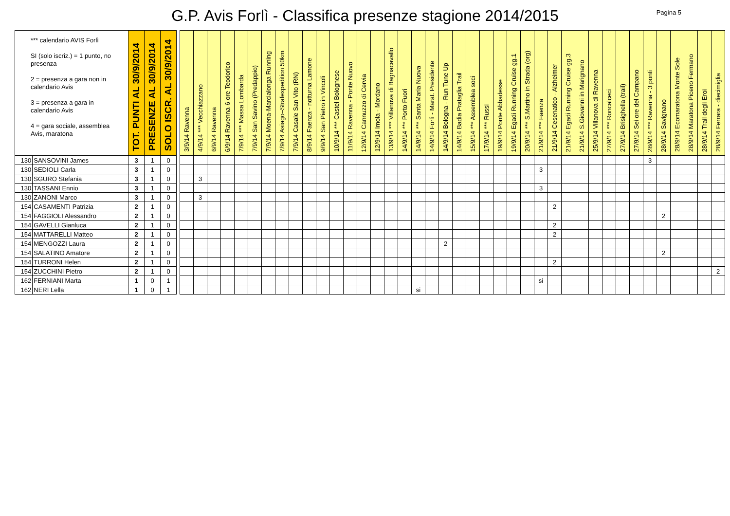G.P. Avis Forlì - Classifica presenze stagione 2014/2015
Pagina 5
| *** calendario AVIS Forlì SI (solo iscriz.) = 1 punto, no presenza 2 = presenza a gara non in calendario Avis 3 = presenza a gara in calendario Avis 4 = gara sociale, assemblea Avis, maratona | | TOT. PUNTI AL 30/9/2014 | PRESENZE AL 30/9/2014 | SOLO ISCR. AL 30/9/2014 | | 3/9/14 Ravenna | 4/9/14 *** Vecchiazzano | 6/9/14 Ravenna | 6/9/14 Ravenna-6 ore Teodorico | 7/9/14 *** Massa Lombarda | 7/9/14 San Savino (Predappio) | 7/9/14 Moena-Marcialonga Running | 7/9/14 Asiago–Strafexpedition 50km | 7/9/14 Casale San Vito (RN) | 8/9/14 Faenza - notturna Lamone | 9/9/14 San Pietro in Vincoli | 10/9/14 *** Castel Bolognese | 11/9/14 Ravenna - Ponte Nuovo | 12/9/14 Cannuzzo di Cervia | 12/9/14 Imola - Mordano | 13/9/14 *** Villanova di Bagnacavallo | 14/9/14 *** Porto Fuori | 14/9/14 *** Santa Maria Nuova | 14/9/14 Forlì - Marat. Presidente | 14/9/14 Bologna - Run Tune Up | 14/9/14 Badia Prataglia Trail | 15/9/14 *** Assemblea soci | 17/9/14 *** Russi | 19/9/14 Ponte Abbadesse | 19/9/14 Egadi Running Cruise gg.1 | 20/9/14 *** S.Martino in Strada (org) | 21/9/14 *** Faenza | 21/9/14 Cesenatico - Alzheimer | 21/9/14 Egadi Running Cruise gg.3 | 21/9/14 S.Giovanni in Marignano | 25/9/14 Villanova di Ravenna | 27/9/14 *** Roncalceci | 27/9/14 Brisighella (trail) | 27/9/14 Sei ore del Campano | 28/9/14 *** Ravenna - 3 ponti | 28/9/14 Savignano | 28/9/14 Ecomaratona Monte Sole | 28/9/14 Maratona Piceno Fermano | 28/9/14 Trail degli Eroi | 28/9/14 Ferrara - diecimiglia |
| --- | --- | --- | --- | --- | --- | --- | --- | --- | --- | --- | --- | --- | --- | --- | --- | --- | --- | --- | --- | --- | --- | --- | --- | --- | --- | --- | --- | --- | --- | --- | --- | --- | --- | --- | --- | --- | --- | --- | --- | --- | --- | --- | --- | --- | --- |
| 130 | SANSOVINI James | 3 | 1 | 0 | | | | | | | | | | | | | | | | | | | | | | | | | | | | | | | | | | | | 3 | | | | | |
| 130 | SEDIOLI Carla | 3 | 1 | 0 | | | | | | | | | | | | | | | | | | | | | | | | | | | | 3 | | | | | | | | | | | | | |
| 130 | SGURO Stefania | 3 | 1 | 0 | | | 3 | | | | | | | | | | | | | | | | | | | | | | | | | | | | | | | | | | | | | | |
| 130 | TASSANI Ennio | 3 | 1 | 0 | | | | | | | | | | | | | | | | | | | | | | | | | | | | 3 | | | | | | | | | | | | | |
| 130 | ZANONI Marco | 3 | 1 | 0 | | | 3 | | | | | | | | | | | | | | | | | | | | | | | | | | | | | | | | | | | | | | |
| 154 | CASAMENTI Patrizia | 2 | 1 | 0 | | | | | | | | | | | | | | | | | | | | | | | | | | | | | 2 | | | | | | | | | | | | |
| 154 | FAGGIOLI Alessandro | 2 | 1 | 0 | | | | | | | | | | | | | | | | | | | | | | | | | | | | | | | | | | | | | 2 | | | | |
| 154 | GAVELLI Gianluca | 2 | 1 | 0 | | | | | | | | | | | | | | | | | | | | | | | | | | | | | 2 | | | | | | | | | | | | |
| 154 | MATTARELLI Matteo | 2 | 1 | 0 | | | | | | | | | | | | | | | | | | | | | | | | | | | | | 2 | | | | | | | | | | | | |
| 154 | MENGOZZI Laura | 2 | 1 | 0 | | | | | | | | | | | | | | | | | | | | | 2 | | | | | | | | | | | | | | | | | | | | |
| 154 | SALATINO Amatore | 2 | 1 | 0 | | | | | | | | | | | | | | | | | | | | | | | | | | | | | | | | | | | | | 2 | | | | |
| 154 | TURRONI Helen | 2 | 1 | 0 | | | | | | | | | | | | | | | | | | | | | | | | | | | | | 2 | | | | | | | | | | | | |
| 154 | ZUCCHINI Pietro | 2 | 1 | 0 | | | | | | | | | | | | | | | | | | | | | | | | | | | | | | | | | | | | | | | | | 2 |
| 162 | FERNIANI Marta | 1 | 0 | 1 | | | | | | | | | | | | | | | | | | | | | | | | | | | | si | | | | | | | | | | | | | |
| 162 | NERI Lella | 1 | 0 | 1 | | | | | | | | | | | | | | | | | | | si | | | | | | | | | | | | | | | | | | | | | | |